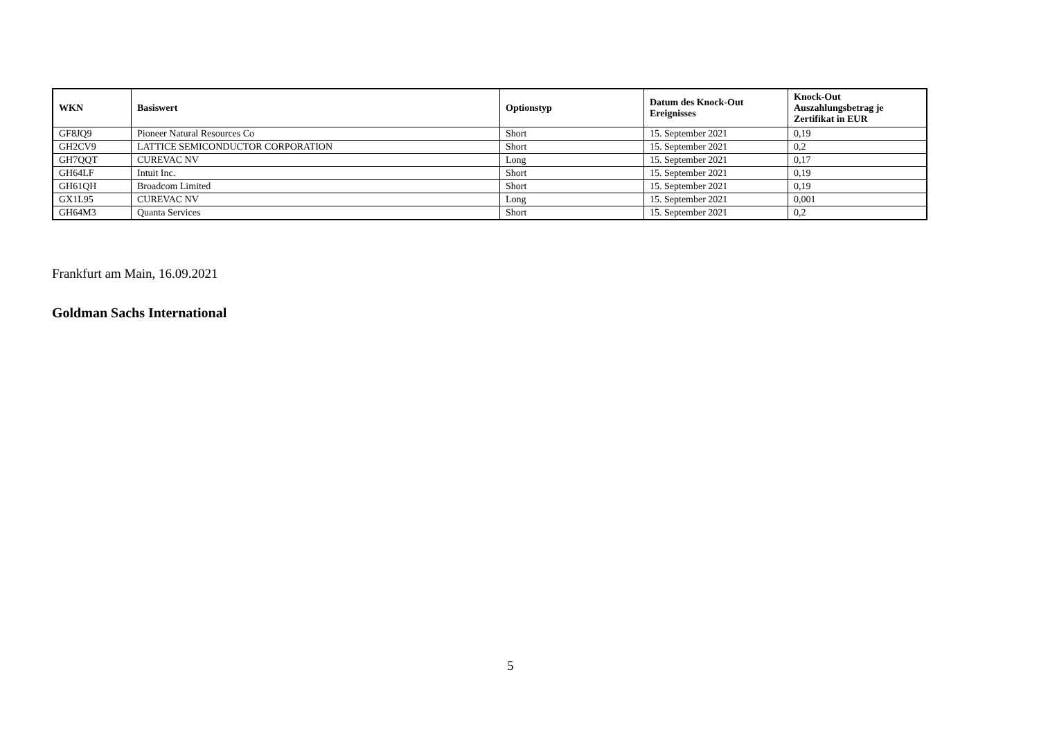| WKN | Basiswert | Optionstyp | Datum des Knock-Out Ereignisses | Knock-Out Auszahlungsbetrag je Zertifikat in EUR |
| --- | --- | --- | --- | --- |
| GF8JQ9 | Pioneer Natural Resources Co | Short | 15. September 2021 | 0,19 |
| GH2CV9 | LATTICE SEMICONDUCTOR CORPORATION | Short | 15. September 2021 | 0,2 |
| GH7QQT | CUREVAC NV | Long | 15. September 2021 | 0,17 |
| GH64LF | Intuit Inc. | Short | 15. September 2021 | 0,19 |
| GH61QH | Broadcom Limited | Short | 15. September 2021 | 0,19 |
| GX1L95 | CUREVAC NV | Long | 15. September 2021 | 0,001 |
| GH64M3 | Quanta Services | Short | 15. September 2021 | 0,2 |
Frankfurt am Main, 16.09.2021
Goldman Sachs International
5